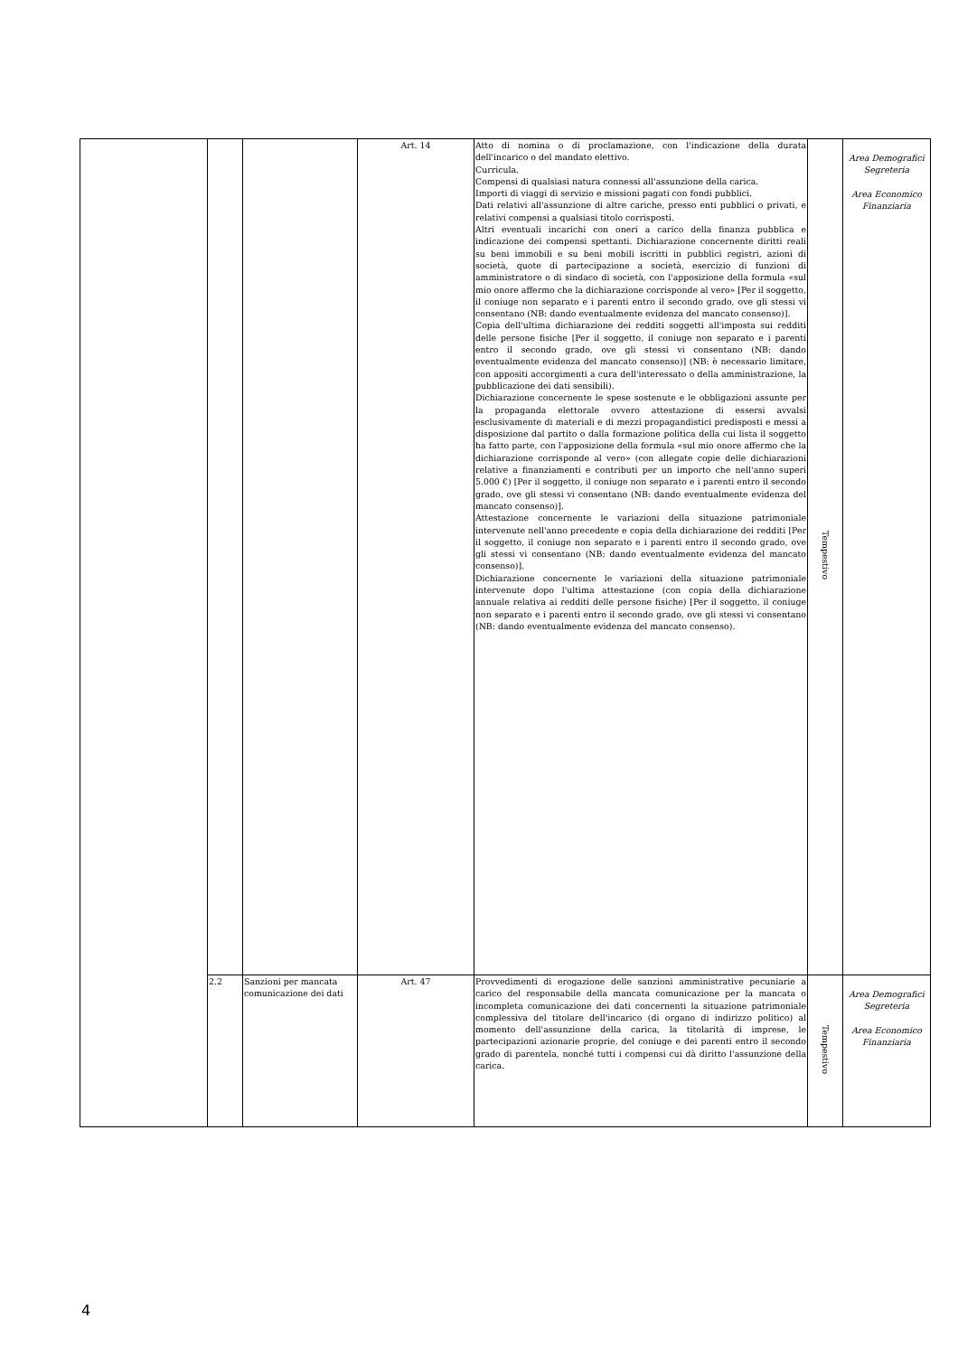| | | | Art. 14 | Atto di nomina o di proclamazione, con l'indicazione della durata dell'incarico o del mandato elettivo. Curricula. Compensi di qualsiasi natura connessi all'assunzione della carica. Importi di viaggi di servizio e missioni pagati con fondi pubblici. Dati relativi all'assunzione di altre cariche, presso enti pubblici o privati, e relativi compensi a qualsiasi titolo corrisposti. Altri eventuali incarichi con oneri a carico della finanza pubblica e indicazione dei compensi spettanti. Dichiarazione concernente diritti reali su beni immobili e su beni mobili iscritti in pubblici registri, azioni di società, quote di partecipazione a società, esercizio di funzioni di amministratore o di sindaco di società, con l'apposizione della formula «sul mio onore affermo che la dichiarazione corrisponde al vero» [Per il soggetto, il coniuge non separato e i parenti entro il secondo grado, ove gli stessi vi consentano (NB: dando eventualmente evidenza del mancato consenso)]. Copia dell'ultima dichiarazione dei redditi soggetti all'imposta sui redditi delle persone fisiche [Per il soggetto, il coniuge non separato e i parenti entro il secondo grado, ove gli stessi vi consentano (NB: dando eventualmente evidenza del mancato consenso)] (NB: è necessario limitare, con appositi accorgimenti a cura dell'interessato o della amministrazione, la pubblicazione dei dati sensibili). Dichiarazione concernente le spese sostenute e le obbligazioni assunte per la propaganda elettorale ovvero attestazione di essersi avvalsi esclusivamente di materiali e di mezzi propagandistici predisposti e messi a disposizione dal partito o dalla formazione politica della cui lista il soggetto ha fatto parte, con l'apposizione della formula «sul mio onore affermo che la dichiarazione corrisponde al vero» (con allegate copie delle dichiarazioni relative a finanziamenti e contributi per un importo che nell'anno superi 5.000 €) [Per il soggetto, il coniuge non separato e i parenti entro il secondo grado, ove gli stessi vi consentano (NB: dando eventualmente evidenza del mancato consenso)]. Attestazione concernente le variazioni della situazione patrimoniale intervenute nell'anno precedente e copia della dichiarazione dei redditi [Per il soggetto, il coniuge non separato e i parenti entro il secondo grado, ove gli stessi vi consentano (NB: dando eventualmente evidenza del mancato consenso)]. Dichiarazione concernente le variazioni della situazione patrimoniale intervenute dopo l'ultima attestazione (con copia della dichiarazione annuale relativa ai redditi delle persone fisiche) [Per il soggetto, il coniuge non separato e i parenti entro il secondo grado, ove gli stessi vi consentano (NB: dando eventualmente evidenza del mancato consenso). | Tempestivo | Area Demografici Segreteria Area Economico Finanziaria |
| | 2.2 | Sanzioni per mancata comunicazione dei dati | Art. 47 | Provvedimenti di erogazione delle sanzioni amministrative pecuniarie a carico del responsabile della mancata comunicazione per la mancata o incompleta comunicazione dei dati concernenti la situazione patrimoniale complessiva del titolare dell'incarico (di organo di indirizzo politico) al momento dell'assunzione della carica, la titolarità di imprese, le partecipazioni azionarie proprie, del coniuge e dei parenti entro il secondo grado di parentela, nonché tutti i compensi cui dà diritto l'assunzione della carica. | Tempestivo | Area Demografici Segreteria Area Economico Finanziaria |
4